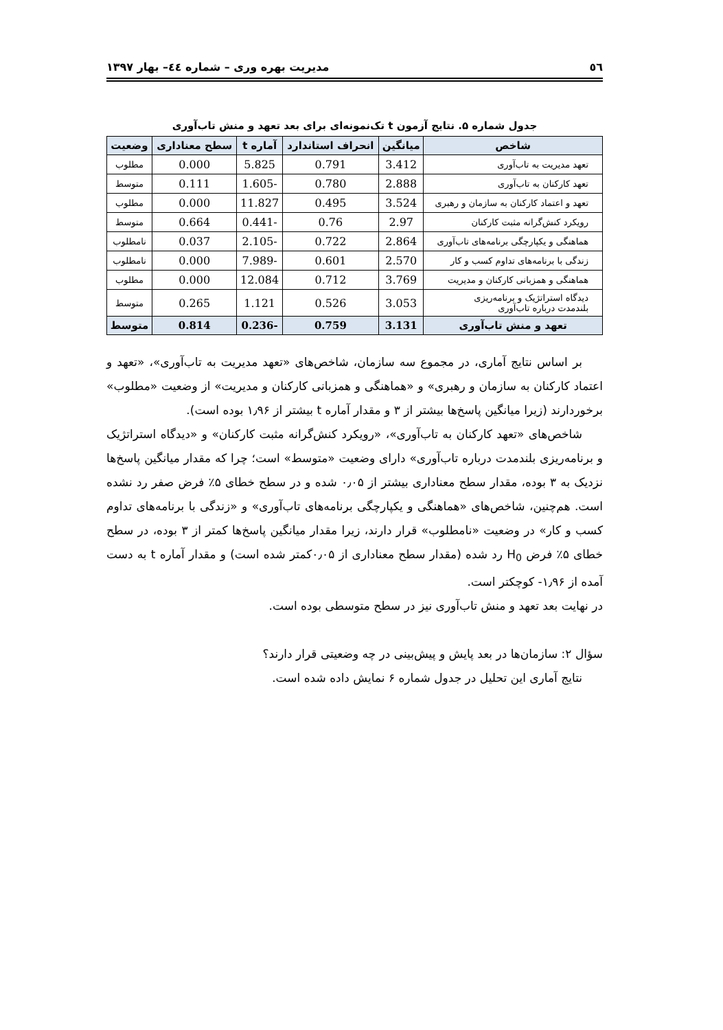٥٦ مدیریت بهره وری – شماره ٤٤– بهار ١٣٩٧
جدول شماره ۵. نتایج آزمون t تک‌نمونه‌ای برای بعد تعهد و منش تاب‌آوری
| شاخص | میانگین | انحراف استاندارد | آماره t | سطح معناداری | وضعیت |
| --- | --- | --- | --- | --- | --- |
| تعهد مدیریت به تاب‌آوری | 3.412 | 0.791 | 5.825 | 0.000 | مطلوب |
| تعهد کارکنان به تاب‌آوری | 2.888 | 0.780 | -1.605 | 0.111 | متوسط |
| تعهد و اعتماد کارکنان به سازمان و رهبری | 3.524 | 0.495 | 11.827 | 0.000 | مطلوب |
| رویکرد کنش‌گرانه مثبت کارکنان | 2.97 | 0.76 | -0.441 | 0.664 | متوسط |
| هماهنگی و یکپارچگی برنامه‌های تاب‌آوری | 2.864 | 0.722 | -2.105 | 0.037 | نامطلوب |
| زندگی با برنامه‌های تداوم کسب و کار | 2.570 | 0.601 | -7.989 | 0.000 | نامطلوب |
| هماهنگی و همزبانی کارکنان و مدیریت | 3.769 | 0.712 | 12.084 | 0.000 | مطلوب |
| دیدگاه استراتژیک و برنامه‌ریزی بلندمدت درباره تاب‌آوری | 3.053 | 0.526 | 1.121 | 0.265 | متوسط |
| تعهد و منش تاب‌آوری | 3.131 | 0.759 | -0.236 | 0.814 | متوسط |
بر اساس نتایج آماری، در مجموع سه سازمان، شاخص‌های «تعهد مدیریت به تاب‌آوری»، «تعهد و اعتماد کارکنان به سازمان و رهبری» و «هماهنگی و همزبانی کارکنان و مدیریت» از وضعیت «مطلوب» برخوردارند (زیرا میانگین پاسخ‌ها بیشتر از ۳ و مقدار آماره t بیشتر از ۱٫۹۶ بوده است).
شاخص‌های «تعهد کارکنان به تاب‌آوری»، «رویکرد کنش‌گرانه مثبت کارکنان» و «دیدگاه استراتژیک و برنامه‌ریزی بلندمدت درباره تاب‌آوری» دارای وضعیت «متوسط» است؛ چرا که مقدار میانگین پاسخ‌ها نزدیک به ۳ بوده، مقدار سطح معناداری بیشتر از ۰٫۰۵ شده و در سطح خطای ۵٪ فرض صفر رد نشده است. هم‌چنین، شاخص‌های «هماهنگی و یکپارچگی برنامه‌های تاب‌آوری» و «زندگی با برنامه‌های تداوم کسب و کار» در وضعیت «نامطلوب» قرار دارند، زیرا مقدار میانگین پاسخ‌ها کمتر از ۳ بوده، در سطح خطای ۵٪ فرض H<sub>0</sub> رد شده (مقدار سطح معناداری از ۰٫۰۵کمتر شده است) و مقدار آماره t به دست آمده از ۱٫۹۶- کوچکتر است.
در نهایت بعد تعهد و منش تاب‌آوری نیز در سطح متوسطی بوده است.
سؤال ۲: سازمان‌ها در بعد پایش و پیش‌بینی در چه وضعیتی قرار دارند؟
نتایج آماری این تحلیل در جدول شماره ۶ نمایش داده شده است.